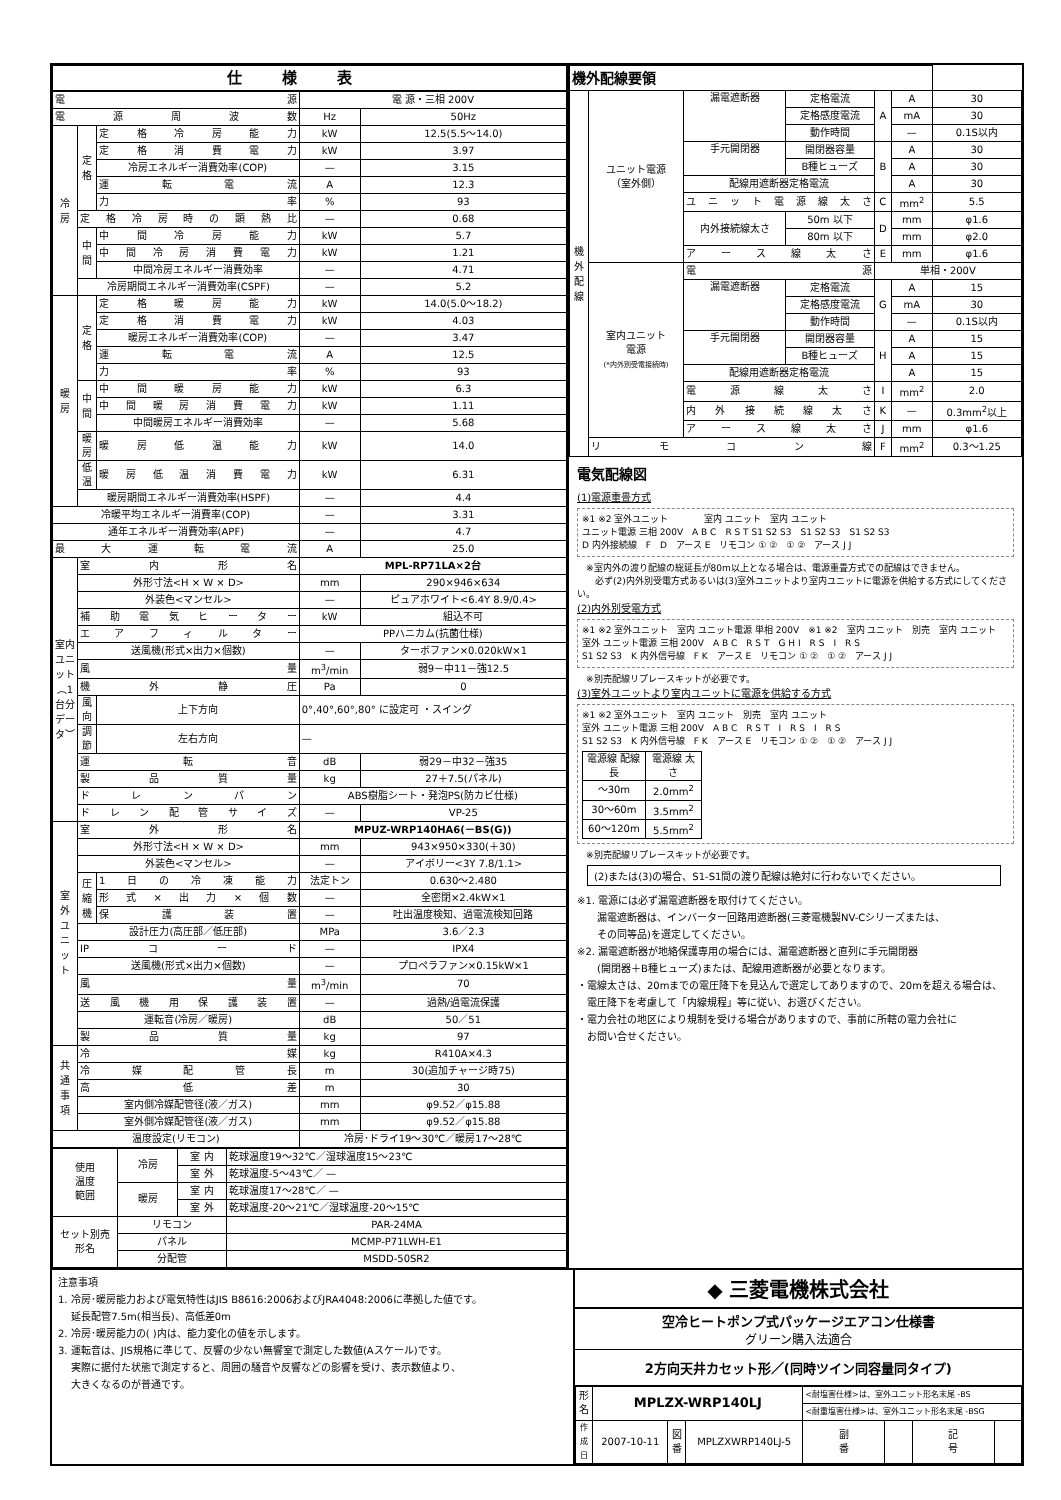| 仕様表 | | | | |
| --- | --- | --- | --- | --- |
| 電 源 | | | 電 源・三相 200V | |
| 電源周波数 | | | Hz | 50Hz |
| 冷 房 | 定 格 | 定格冷房能力 | kW | 12.5(5.5～14.0) |
| | | 定格消費電力 | kW | 3.97 |
| | | 冷房エネルギー消費効率(COP) | — | 3.15 |
| | | 運転電流 | A | 12.3 |
| | | 力率 | % | 93 |
| | 定格冷房時の顕熱比 | | — | 0.68 |
| | 中 間 | 中間冷房能力 | kW | 5.7 |
| | | 中間冷房消費電力 | kW | 1.21 |
| | | 中間冷房エネルギー消費効率 | — | 4.71 |
| | 冷房期間エネルギー消費効率(CSPF) | | — | 5.2 |
| 暖 房 | 定 格 | 定格暖房能力 | kW | 14.0(5.0～18.2) |
| | | 定格消費電力 | kW | 4.03 |
| | | 暖房エネルギー消費効率(COP) | — | 3.47 |
| | | 運転電流 | A | 12.5 |
| | | 力率 | % | 93 |
| | 中 間 | 中間暖房能力 | kW | 6.3 |
| | | 中間暖房消費電力 | kW | 1.11 |
| | | 中間暖房エネルギー消費効率 | — | 5.68 |
| | 暖房 | 暖房低温能力 | kW | 14.0 |
| | 低温 | 暖房低温消費電力 | kW | 6.31 |
| | 暖房期間エネルギー消費効率(HSPF) | | — | 4.4 |
| 冷暖平均エネルギー消費率(COP) | | | — | 3.31 |
| 通年エネルギー消費効率(APF) | | | — | 4.7 |
| 最大運転電流 | | | A | 25.0 |
| 室内ユニット︵1台分データ︶ | 室内形名 | | MPL-RP71LA×2台 | |
| | 外形寸法<H × W × D> | | mm | 290×946×634 |
| | 外装色<マンセル> | | — | ピュアホワイト<6.4Y 8.9/0.4> |
| | 補助電気ヒーター | | kW | 組込不可 |
| | エアフィルター | | PPハニカム(抗菌仕様) | |
| | 送風機(形式×出力×個数) | | — | ターボファン×0.020kW×1 |
| | 風量 | | m<sup>3</sup>/min | 弱9－中11－強12.5 |
| | 機外静圧 | | Pa | 0 |
| | 風向 | 上下方向 | 0°,40°,60°,80° に設定可 ・スイング | |
| | 調節 | 左右方向 | — | |
| | 運転音 | | dB | 弱29－中32－強35 |
| | 製品質量 | | kg | 27＋7.5(パネル) |
| | ドレンパン | | ABS樹脂シート・発泡PS(防カビ仕様) | |
| | ドレン配管サイズ | | — | VP-25 |
| 室 外 ユ ニ ッ ト | 室外形名 | | MPUZ-WRP140HA6(－BS(G)) | |
| | 外形寸法<H × W × D> | | mm | 943×950×330(＋30) |
| | 外装色<マンセル> | | — | アイボリー<3Y 7.8/1.1> |
| | 圧 縮 機 | 1日の冷凍能力 | 法定トン | 0.630～2.480 |
| | | 形式×出力×個数 | — | 全密閉×2.4kW×1 |
| | | 保護装置 | — | 吐出温度検知、過電流検知回路 |
| | 設計圧力(高圧部／低圧部) | | MPa | 3.6／2.3 |
| | IPコード | | — | IPX4 |
| | 送風機(形式×出力×個数) | | — | プロペラファン×0.15kW×1 |
| | 風量 | | m<sup>3</sup>/min | 70 |
| | 送風機用保護装置 | | — | 過熱/過電流保護 |
| | 運転音(冷房／暖房) | | dB | 50／51 |
| | 製品質量 | | kg | 97 |
| 共 通 事 項 | 冷媒 | | kg | R410A×4.3 |
| | 冷媒配管長 | | m | 30(追加チャージ時75) |
| | 高低差 | | m | 30 |
| | 室内側冷媒配管径(液／ガス) | | mm | φ9.52／φ15.88 |
| | 室外側冷媒配管径(液／ガス) | | mm | φ9.52／φ15.88 |
| 温度設定(リモコン) | | | 冷房･ドライ19～30℃／暖房17～28℃ | |
| 使用 温度 範囲 | 冷房 | 室 内 | 乾球温度19～32℃／湿球温度15～23℃ |
| | | 室 外 | 乾球温度-5～43℃／ — |
| | 暖房 | 室 内 | 乾球温度17～28℃／ — |
| | | 室 外 | 乾球温度-20～21℃／湿球温度-20～15℃ |
| セット別売 形名 | リモコン | | PAR-24MA |
| | パネル | | MCMP-P71LWH-E1 |
| | 分配管 | | MSDD-50SR2 |
| 機外配線要領 | | | | | | |
| --- | --- | --- | --- | --- | --- | --- |
| 機 外 配 線 | ユニット電源 （室外側） | 漏電遮断器 | 定格電流 | A | A | 30 |
| | | | 定格感度電流 | | mA | 30 |
| | | | 動作時間 | | — | 0.1S以内 |
| | | 手元開閉器 | 開閉器容量 | B | A | 30 |
| | | | B種ヒューズ | | A | 30 |
| | | 配線用遮断器定格電流 | | | A | 30 |
| | | ユニット電源線太さ | | C | mm<sup>2</sup> | 5.5 |
| | | 内外接続線太さ | 50m 以下 | D | mm | φ1.6 |
| | | | 80m 以下 | | mm | φ2.0 |
| | | アース線太さ | | E | mm | φ1.6 |
| | 室内ユニット 電源 (*内外別受電接続時) | 電源 | | 単相・200V | | |
| | | 漏電遮断器 | 定格電流 | G | A | 15 |
| | | | 定格感度電流 | | mA | 30 |
| | | | 動作時間 | | — | 0.1S以内 |
| | | 手元開閉器 | 開閉器容量 | H | A | 15 |
| | | | B種ヒューズ | | A | 15 |
| | | 配線用遮断器定格電流 | | | A | 15 |
| | | 電源線太さ | | I | mm<sup>2</sup> | 2.0 |
| | | 内外接続線太さ | | K | — | 0.3mm<sup>2</sup>以上 |
| | | アース線太さ | | J | mm | φ1.6 |
| | リモコン線 | | | F | mm<sup>2</sup> | 0.3～1.25 |
電気配線図
(1)電源重畳方式
※1 ※2 室外ユニット　　　　室内 ユニット　室内 ユニット
ユニット電源 三相 200V　A B C　R S T S1 S2 S3　S1 S2 S3　S1 S2 S3
D 内外接続線　F　D　アース E　リモコン ① ②　① ②　アース J J
　※室内外の渡り配線の総延長が80m以上となる場合は、電源重畳方式での配線はできません。
　　必ず(2)内外別受電方式あるいは(3)室外ユニットより室内ユニットに電源を供給する方式にしてください。
(2)内外別受電方式
※1 ※2 室外ユニット　室内 ユニット電源 単相 200V　※1 ※2　室内 ユニット　別売　室内 ユニット
室外 ユニット電源 三相 200V　A B C　R S T　G H I　R S　I　R S
S1 S2 S3　K 内外信号線　F K　アース E　リモコン ① ②　① ②　アース J J
　※別売配線リプレースキットが必要です。
(3)室外ユニットより室内ユニットに電源を供給する方式
※1 ※2 室外ユニット　室内 ユニット　別売　室内 ユニット
室外 ユニット電源 三相 200V　A B C　R S T　I　R S　I　R S
S1 S2 S3　K 内外信号線　F K　アース E　リモコン ① ②　① ②　アース J J
| 電源線 配線長 | 電源線 太さ |
| ～30m | 2.0mm<sup>2</sup> |
| 30～60m | 3.5mm<sup>2</sup> |
| 60～120m | 5.5mm<sup>2</sup> |
　※別売配線リプレースキットが必要です。
(2)または(3)の場合、S1-S1間の渡り配線は絶対に行わないでください。
※1. 電源には必ず漏電遮断器を取付けてください。
　　漏電遮断器は、インバーター回路用遮断器(三菱電機製NV-Cシリーズまたは、
　　その同等品)を選定してください。
※2. 漏電遮断器が地絡保護専用の場合には、漏電遮断器と直列に手元開閉器
　　(開閉器＋B種ヒューズ)または、配線用遮断器が必要となります。
・電線太さは、20mまでの電圧降下を見込んで選定してありますので、20mを超える場合は、
　電圧降下を考慮して「内線規程」等に従い、お選びください。
・電力会社の地区により規制を受ける場合がありますので、事前に所轄の電力会社に
　お問い合せください。
注意事項
1. 冷房･暖房能力および電気特性はJIS B8616:2006およびJRA4048:2006に準拠した値です。
　 延長配管7.5m(相当長)、高低差0m
2. 冷房･暖房能力の( )内は、能力変化の値を示します。
3. 運転音は、JIS規格に準じて、反響の少ない無響室で測定した数値(Aスケール)です。
　 実際に据付た状態で測定すると、周囲の騒音や反響などの影響を受け、表示数値より、
　 大きくなるのが普通です。
◆ 三菱電機株式会社
空冷ヒートポンプ式パッケージエアコン仕様書
グリーン購入法適合
2方向天井カセット形／(同時ツイン同容量同タイプ)
| 形 名 | MPLZX-WRP140LJ | | | <耐塩害仕様>は、室外ユニット形名末尾 -BS | | | |
| | | | | <耐重塩害仕様>は、室外ユニット形名末尾 -BSG | | | |
| 作 成 日 | 2007-10-11 | 図 番 | MPLZXWRP140LJ-5 | 副 番 | | 記 号 | |